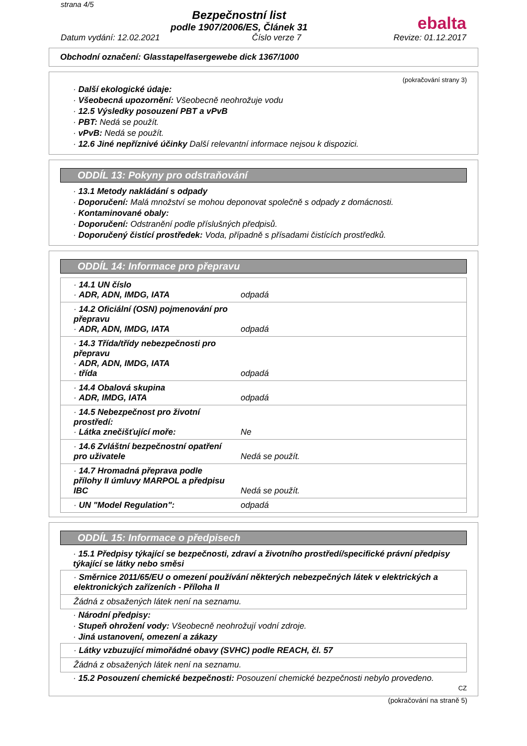strana 4/5
Bezpečnostní list
podle 1907/2006/ES, Článek 31
ebalta
Datum vydání: 12.02.2021 Číslo verze 7 Revize: 01.12.2017
Obchodní označení: Glasstapelfasergewebe dick 1367/1000
(pokračování strany 3)
· Další ekologické údaje:
· Všeobecná upozornění: Všeobecně neohrožuje vodu
· 12.5 Výsledky posouzení PBT a vPvB
· PBT: Nedá se použít.
· vPvB: Nedá se použít.
· 12.6 Jiné nepříznivé účinky Další relevantní informace nejsou k dispozici.
ODDÍL 13: Pokyny pro odstraňování
· 13.1 Metody nakládání s odpady
· Doporučení: Malá množství se mohou deponovat společně s odpady z domácnosti.
· Kontaminované obaly:
· Doporučení: Odstranění podle příslušných předpisů.
· Doporučený čistící prostředek: Voda, případně s přísadami čistících prostředků.
ODDÍL 14: Informace pro přepravu
| · 14.1 UN číslo · ADR, ADN, IMDG, IATA | odpadá |
| · 14.2 Oficiální (OSN) pojmenování pro přepravu · ADR, ADN, IMDG, IATA | odpadá |
| · 14.3 Třída/třídy nebezpečnosti pro přepravu · ADR, ADN, IMDG, IATA · třída | odpadá |
| · 14.4 Obalová skupina · ADR, IMDG, IATA | odpadá |
| · 14.5 Nebezpečnost pro životní prostředí: · Látka znečišťující moře: | Ne |
| · 14.6 Zvláštní bezpečnostní opatření pro uživatele | Nedá se použít. |
| · 14.7 Hromadná přeprava podle přílohy II úmluvy MARPOL a předpisu IBC | Nedá se použít. |
| · UN "Model Regulation": | odpadá |
ODDÍL 15: Informace o předpisech
· 15.1 Předpisy týkající se bezpečnosti, zdraví a životního prostředí/specifické právní předpisy týkající se látky nebo směsi
| · Směrnice 2011/65/EU o omezení používání některých nebezpečných látek v elektrických a elektronických zařízeních - Příloha II |
| Žádná z obsažených látek není na seznamu. |
· Národní předpisy:
· Stupeň ohrožení vody: Všeobecně neohrožují vodní zdroje.
· Jiná ustanovení, omezení a zákazy
| · Látky vzbuzující mimořádné obavy (SVHC) podle REACH, čl. 57 |
| Žádná z obsažených látek není na seznamu. |
· 15.2 Posouzení chemické bezpečnosti: Posouzení chemické bezpečnosti nebylo provedeno.
CZ
(pokračování na straně 5)